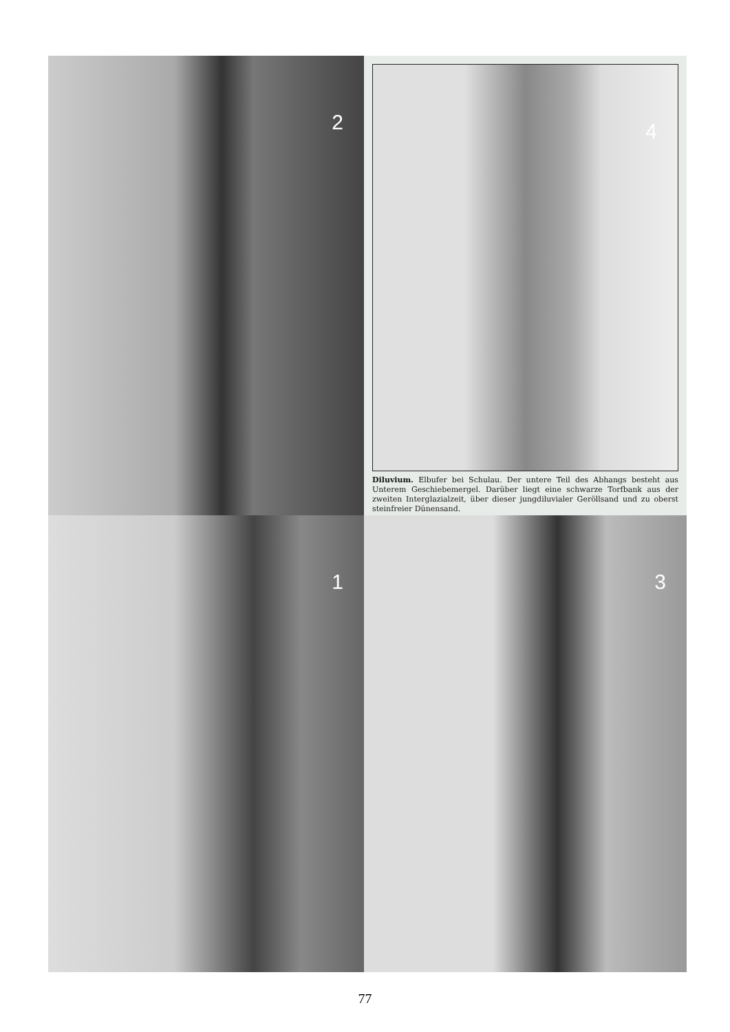2
4
Diluvium. Elbufer bei Schulau. Der untere Teil des Abhangs besteht aus Unterem Geschiebemergel. Darüber liegt eine schwarze Torfbank aus der zweiten Interglazialzeit, über dieser jungdiluvialer Geröllsand und zu oberst steinfreier Dünensand.
1
3
77